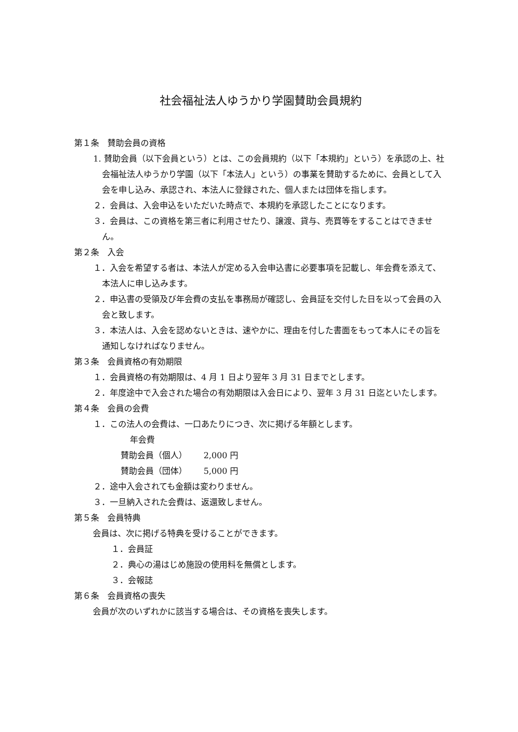社会福祉法人ゆうかり学園賛助会員規約
第１条　賛助会員の資格
1. 賛助会員（以下会員という）とは、この会員規約（以下「本規約」という）を承認の上、社会福祉法人ゆうかり学園（以下「本法人」という）の事業を賛助するために、会員として入会を申し込み、承認され、本法人に登録された、個人または団体を指します。
２．会員は、入会申込をいただいた時点で、本規約を承認したことになります。
３．会員は、この資格を第三者に利用させたり、譲渡、貸与、売買等をすることはできません。
第２条　入会
１．入会を希望する者は、本法人が定める入会申込書に必要事項を記載し、年会費を添えて、本法人に申し込みます。
２．申込書の受領及び年会費の支払を事務局が確認し、会員証を交付した日を以って会員の入会と致します。
３．本法人は、入会を認めないときは、速やかに、理由を付した書面をもって本人にその旨を通知しなければなりません。
第３条　会員資格の有効期限
１．会員資格の有効期限は、4 月 1 日より翌年 3 月 31 日までとします。
２．年度途中で入会された場合の有効期限は入会日により、翌年 3 月 31 日迄といたします。
第４条　会員の会費
１．この法人の会費は、一口あたりにつき、次に掲げる年額とします。
年会費
賛助会員（個人） 2,000 円
賛助会員（団体） 5,000 円
２．途中入会されても金額は変わりません。
３．一旦納入された会費は、返還致しません。
第５条　会員特典
会員は、次に掲げる特典を受けることができます。
１．会員証
２．典心の湯はじめ施設の使用料を無償とします。
３．会報誌
第６条　会員資格の喪失
会員が次のいずれかに該当する場合は、その資格を喪失します。